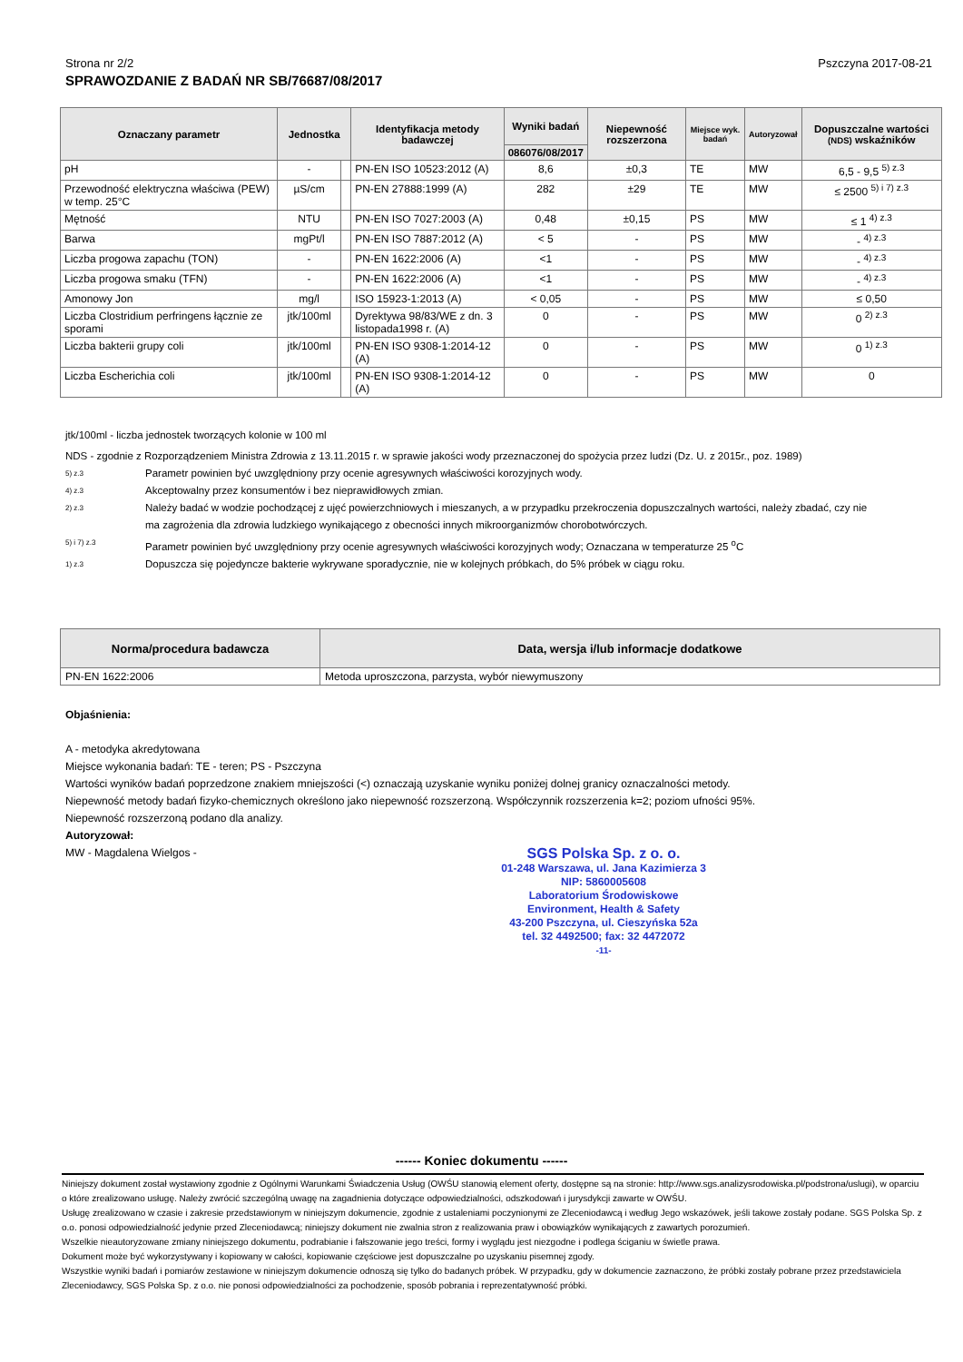Strona nr 2/2 Pszczyna 2017-08-21
SPRAWOZDANIE Z BADAŃ NR SB/76687/08/2017
| Oznaczany parametr | Jednostka | | Identyfikacja metody badawczej | Wyniki badań | Niepewność rozszerzona | Miejsce wyk. badań | Autoryzował | Dopuszczalne wartości (NDS) wskaźników |
| --- | --- | --- | --- | --- | --- | --- | --- | --- |
| | | | | 086076/08/2017 | | | | |
| pH | - | | PN-EN ISO 10523:2012 (A) | 8,6 | ±0,3 | TE | MW | 6,5 - 9,5 <sup>5) z.3</sup> |
| Przewodność elektryczna właściwa (PEW) w temp. 25°C | µS/cm | | PN-EN 27888:1999 (A) | 282 | ±29 | TE | MW | ≤ 2500 <sup>5) i 7) z.3</sup> |
| Mętność | NTU | | PN-EN ISO 7027:2003 (A) | 0,48 | ±0,15 | PS | MW | ≤ 1 <sup>4) z.3</sup> |
| Barwa | mgPt/l | | PN-EN ISO 7887:2012 (A) | < 5 | - | PS | MW | - <sup>4) z.3</sup> |
| Liczba progowa zapachu (TON) | - | | PN-EN 1622:2006 (A) | <1 | - | PS | MW | - <sup>4) z.3</sup> |
| Liczba progowa smaku (TFN) | - | | PN-EN 1622:2006 (A) | <1 | - | PS | MW | - <sup>4) z.3</sup> |
| Amonowy Jon | mg/l | | ISO 15923-1:2013 (A) | < 0,05 | - | PS | MW | ≤ 0,50 |
| Liczba Clostridium perfringens łącznie ze sporami | jtk/100ml | | Dyrektywa 98/83/WE z dn. 3 listopada1998 r. (A) | 0 | - | PS | MW | 0 <sup>2) z.3</sup> |
| Liczba bakterii grupy coli | jtk/100ml | | PN-EN ISO 9308-1:2014-12 (A) | 0 | - | PS | MW | 0 <sup>1) z.3</sup> |
| Liczba Escherichia coli | jtk/100ml | | PN-EN ISO 9308-1:2014-12 (A) | 0 | - | PS | MW | 0 |
jtk/100ml - liczba jednostek tworzących kolonie w 100 ml
NDS - zgodnie z Rozporządzeniem Ministra Zdrowia z 13.11.2015 r. w sprawie jakości wody przeznaczonej do spożycia przez ludzi (Dz. U. z 2015r., poz. 1989)
5) z.3 Parametr powinien być uwzględniony przy ocenie agresywnych właściwości korozyjnych wody.
4) z.3 Akceptowalny przez konsumentów i bez nieprawidłowych zmian.
2) z.3 Należy badać w wodzie pochodzącej z ujęć powierzchniowych i mieszanych, a w przypadku przekroczenia dopuszczalnych wartości, należy zbadać, czy nie ma zagrożenia dla zdrowia ludzkiego wynikającego z obecności innych mikroorganizmów chorobotwórczych.
5) i 7) z.3 Parametr powinien być uwzględniony przy ocenie agresywnych właściwości korozyjnych wody; Oznaczana w temperaturze 25 <sup>o</sup>C
1) z.3 Dopuszcza się pojedyncze bakterie wykrywane sporadycznie, nie w kolejnych próbkach, do 5% próbek w ciągu roku.
| Norma/procedura badawcza | Data, wersja i/lub informacje dodatkowe |
| --- | --- |
| PN-EN 1622:2006 | Metoda uproszczona, parzysta, wybór niewymuszony |
Objaśnienia:
A - metodyka akredytowana
Miejsce wykonania badań: TE - teren; PS - Pszczyna
Wartości wyników badań poprzedzone znakiem mniejszości (<) oznaczają uzyskanie wyniku poniżej dolnej granicy oznaczalności metody.
Niepewność metody badań fizyko-chemicznych określono jako niepewność rozszerzoną. Współczynnik rozszerzenia k=2; poziom ufności 95%.
Niepewność rozszerzoną podano dla analizy.
Autoryzował:
MW - Magdalena Wielgos -
SGS Polska Sp. z o. o.
01-248 Warszawa, ul. Jana Kazimierza 3
NIP: 5860005608
Laboratorium Środowiskowe
Environment, Health & Safety
43-200 Pszczyna, ul. Cieszyńska 52a
tel. 32 4492500; fax: 32 4472072
-11-
------ Koniec dokumentu ------
Niniejszy dokument został wystawiony zgodnie z Ogólnymi Warunkami Świadczenia Usług (OWŚU stanowią element oferty, dostępne są na stronie: http://www.sgs.analizysrodowiska.pl/podstrona/uslugi), w oparciu o które zrealizowano usługę. Należy zwrócić szczególną uwagę na zagadnienia dotyczące odpowiedzialności, odszkodowań i jurysdykcji zawarte w OWŚU.
Usługę zrealizowano w czasie i zakresie przedstawionym w niniejszym dokumencie, zgodnie z ustaleniami poczynionymi ze Zleceniodawcą i według Jego wskazówek, jeśli takowe zostały podane. SGS Polska Sp. z o.o. ponosi odpowiedzialność jedynie przed Zleceniodawcą; niniejszy dokument nie zwalnia stron z realizowania praw i obowiązków wynikających z zawartych porozumień.
Wszelkie nieautoryzowane zmiany niniejszego dokumentu, podrabianie i fałszowanie jego treści, formy i wyglądu jest niezgodne i podlega ściganiu w świetle prawa.
Dokument może być wykorzystywany i kopiowany w całości, kopiowanie częściowe jest dopuszczalne po uzyskaniu pisemnej zgody.
Wszystkie wyniki badań i pomiarów zestawione w niniejszym dokumencie odnoszą się tylko do badanych próbek. W przypadku, gdy w dokumencie zaznaczono, że próbki zostały pobrane przez przedstawiciela Zleceniodawcy, SGS Polska Sp. z o.o. nie ponosi odpowiedzialności za pochodzenie, sposób pobrania i reprezentatywność próbki.